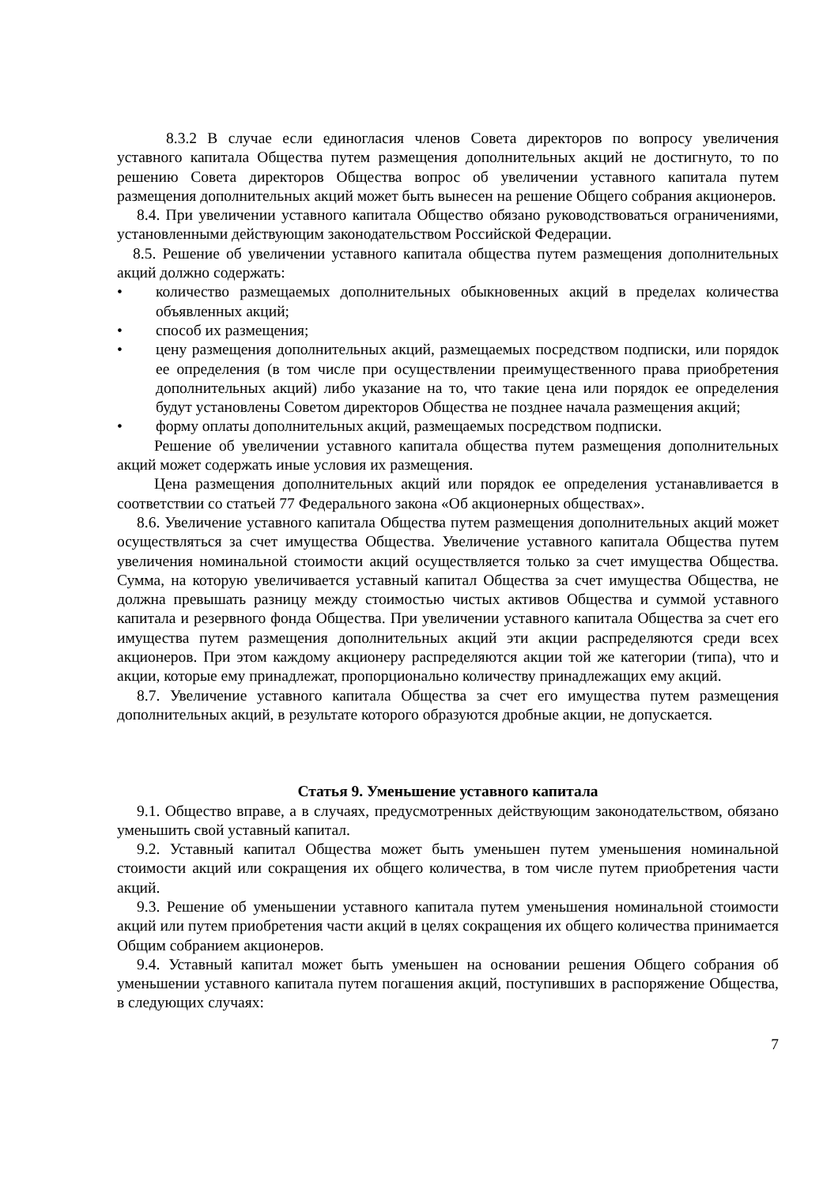8.3.2 В случае если единогласия членов Совета директоров по вопросу увеличения уставного капитала Общества путем размещения дополнительных акций не достигнуто, то по решению Совета директоров Общества вопрос об увеличении уставного капитала путем размещения дополнительных акций может быть вынесен на решение Общего собрания акционеров.
8.4. При увеличении уставного капитала Общество обязано руководствоваться ограничениями, установленными действующим законодательством Российской Федерации.
8.5. Решение об увеличении уставного капитала общества путем размещения дополнительных акций должно содержать:
• количество размещаемых дополнительных обыкновенных акций в пределах количества объявленных акций;
• способ их размещения;
• цену размещения дополнительных акций, размещаемых посредством подписки, или порядок ее определения (в том числе при осуществлении преимущественного права приобретения дополнительных акций) либо указание на то, что такие цена или порядок ее определения будут установлены Советом директоров Общества не позднее начала размещения акций;
• форму оплаты дополнительных акций, размещаемых посредством подписки.
Решение об увеличении уставного капитала общества путем размещения дополнительных акций может содержать иные условия их размещения.
Цена размещения дополнительных акций или порядок ее определения устанавливается в соответствии со статьей 77 Федерального закона «Об акционерных обществах».
8.6. Увеличение уставного капитала Общества путем размещения дополнительных акций может осуществляться за счет имущества Общества. Увеличение уставного капитала Общества путем увеличения номинальной стоимости акций осуществляется только за счет имущества Общества. Сумма, на которую увеличивается уставный капитал Общества за счет имущества Общества, не должна превышать разницу между стоимостью чистых активов Общества и суммой уставного капитала и резервного фонда Общества. При увеличении уставного капитала Общества за счет его имущества путем размещения дополнительных акций эти акции распределяются среди всех акционеров. При этом каждому акционеру распределяются акции той же категории (типа), что и акции, которые ему принадлежат, пропорционально количеству принадлежащих ему акций.
8.7. Увеличение уставного капитала Общества за счет его имущества путем размещения дополнительных акций, в результате которого образуются дробные акции, не допускается.
Статья 9. Уменьшение уставного капитала
9.1. Общество вправе, а в случаях, предусмотренных действующим законодательством, обязано уменьшить свой уставный капитал.
9.2. Уставный капитал Общества может быть уменьшен путем уменьшения номинальной стоимости акций или сокращения их общего количества, в том числе путем приобретения части акций.
9.3. Решение об уменьшении уставного капитала путем уменьшения номинальной стоимости акций или путем приобретения части акций в целях сокращения их общего количества принимается Общим собранием акционеров.
9.4. Уставный капитал может быть уменьшен на основании решения Общего собрания об уменьшении уставного капитала путем погашения акций, поступивших в распоряжение Общества, в следующих случаях:
7